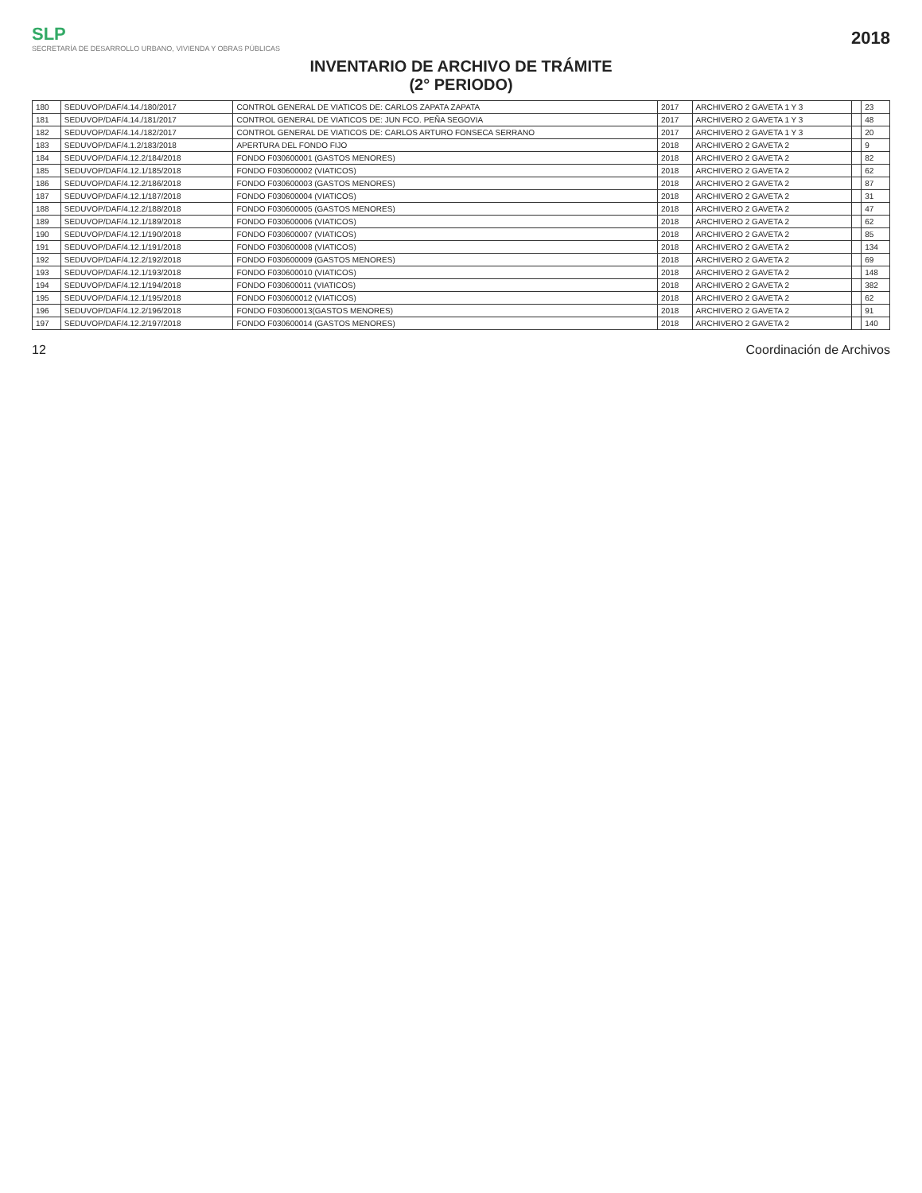SLP
SECRETARÍA DE DESARROLLO URBANO, VIVIENDA Y OBRAS PÚBLICAS
2018
INVENTARIO DE ARCHIVO DE TRÁMITE
(2° PERIODO)
| 180 | SEDUVOP/DAF/4.14./180/2017 | CONTROL GENERAL DE VIATICOS DE: CARLOS ZAPATA ZAPATA | 2017 | ARCHIVERO 2 GAVETA 1 Y 3 | | 23 |
| 181 | SEDUVOP/DAF/4.14./181/2017 | CONTROL GENERAL DE VIATICOS DE: JUN FCO. PEÑA SEGOVIA | 2017 | ARCHIVERO 2 GAVETA 1 Y 3 | | 48 |
| 182 | SEDUVOP/DAF/4.14./182/2017 | CONTROL GENERAL DE VIATICOS DE: CARLOS ARTURO FONSECA SERRANO | 2017 | ARCHIVERO 2 GAVETA 1 Y 3 | | 20 |
| 183 | SEDUVOP/DAF/4.1.2/183/2018 | APERTURA DEL FONDO FIJO | 2018 | ARCHIVERO 2 GAVETA 2 | | 9 |
| 184 | SEDUVOP/DAF/4.12.2/184/2018 | FONDO F030600001 (GASTOS MENORES) | 2018 | ARCHIVERO 2 GAVETA 2 | | 82 |
| 185 | SEDUVOP/DAF/4.12.1/185/2018 | FONDO F030600002 (VIATICOS) | 2018 | ARCHIVERO 2 GAVETA 2 | | 62 |
| 186 | SEDUVOP/DAF/4.12.2/186/2018 | FONDO F030600003 (GASTOS MENORES) | 2018 | ARCHIVERO 2 GAVETA 2 | | 87 |
| 187 | SEDUVOP/DAF/4.12.1/187/2018 | FONDO F030600004 (VIATICOS) | 2018 | ARCHIVERO 2 GAVETA 2 | | 31 |
| 188 | SEDUVOP/DAF/4.12.2/188/2018 | FONDO F030600005 (GASTOS MENORES) | 2018 | ARCHIVERO 2 GAVETA 2 | | 47 |
| 189 | SEDUVOP/DAF/4.12.1/189/2018 | FONDO F030600006 (VIATICOS) | 2018 | ARCHIVERO 2 GAVETA 2 | | 62 |
| 190 | SEDUVOP/DAF/4.12.1/190/2018 | FONDO F030600007 (VIATICOS) | 2018 | ARCHIVERO 2 GAVETA 2 | | 85 |
| 191 | SEDUVOP/DAF/4.12.1/191/2018 | FONDO F030600008 (VIATICOS) | 2018 | ARCHIVERO 2 GAVETA 2 | | 134 |
| 192 | SEDUVOP/DAF/4.12.2/192/2018 | FONDO F030600009 (GASTOS MENORES) | 2018 | ARCHIVERO 2 GAVETA 2 | | 69 |
| 193 | SEDUVOP/DAF/4.12.1/193/2018 | FONDO F030600010 (VIATICOS) | 2018 | ARCHIVERO 2 GAVETA 2 | | 148 |
| 194 | SEDUVOP/DAF/4.12.1/194/2018 | FONDO F030600011 (VIATICOS) | 2018 | ARCHIVERO 2 GAVETA 2 | | 382 |
| 195 | SEDUVOP/DAF/4.12.1/195/2018 | FONDO F030600012 (VIATICOS) | 2018 | ARCHIVERO 2 GAVETA 2 | | 62 |
| 196 | SEDUVOP/DAF/4.12.2/196/2018 | FONDO F030600013(GASTOS MENORES) | 2018 | ARCHIVERO 2 GAVETA 2 | | 91 |
| 197 | SEDUVOP/DAF/4.12.2/197/2018 | FONDO F030600014 (GASTOS MENORES) | 2018 | ARCHIVERO 2 GAVETA 2 | | 140 |
12 Coordinación de Archivos